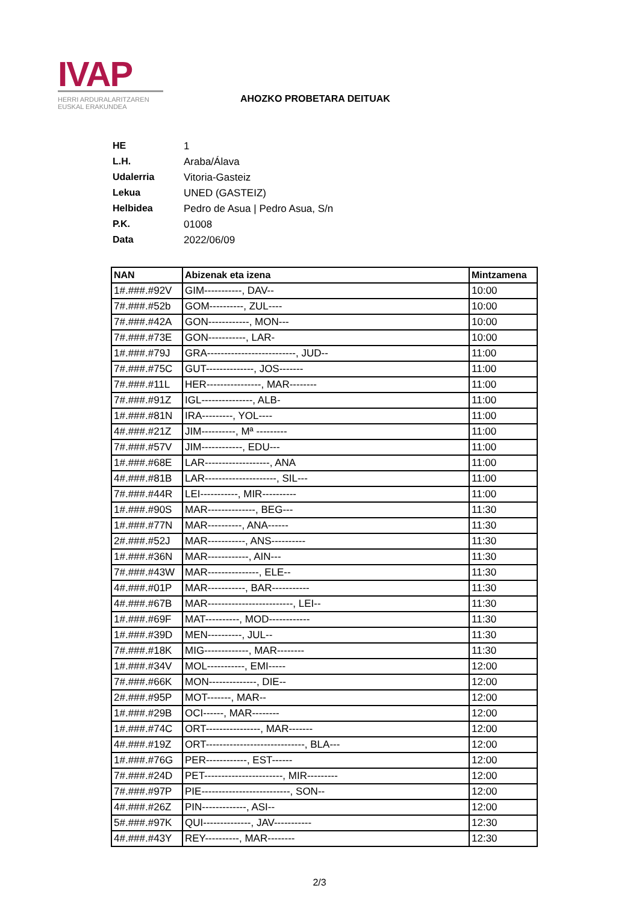IVAP
HERRI ARDURALARITZAREN
EUSKAL ERAKUNDEA
AHOZKO PROBETARA DEITUAK
HE 1
L.H. Araba/Álava
Udalerria Vitoria-Gasteiz
Lekua UNED (GASTEIZ)
Helbidea Pedro de Asua | Pedro Asua, S/n
P.K. 01008
Data 2022/06/09
| NAN | Abizenak eta izena | Mintzamena |
| --- | --- | --- |
| 1#.###.#92V | GIM-----------, DAV-- | 10:00 |
| 7#.###.#52b | GOM----------, ZUL---- | 10:00 |
| 7#.###.#42A | GON------------, MON--- | 10:00 |
| 7#.###.#73E | GON-----------, LAR- | 10:00 |
| 1#.###.#79J | GRA--------------------------, JUD-- | 11:00 |
| 7#.###.#75C | GUT--------------, JOS------- | 11:00 |
| 7#.###.#11L | HER----------------, MAR-------- | 11:00 |
| 7#.###.#91Z | IGL---------------, ALB- | 11:00 |
| 1#.###.#81N | IRA---------, YOL---- | 11:00 |
| 4#.###.#21Z | JIM----------, Mª --------- | 11:00 |
| 7#.###.#57V | JIM------------, EDU--- | 11:00 |
| 1#.###.#68E | LAR-------------------, ANA | 11:00 |
| 4#.###.#81B | LAR---------------------, SIL--- | 11:00 |
| 7#.###.#44R | LEI-----------, MIR---------- | 11:00 |
| 1#.###.#90S | MAR--------------, BEG--- | 11:30 |
| 1#.###.#77N | MAR----------, ANA------ | 11:30 |
| 2#.###.#52J | MAR-----------, ANS---------- | 11:30 |
| 1#.###.#36N | MAR------------, AIN--- | 11:30 |
| 7#.###.#43W | MAR---------------, ELE-- | 11:30 |
| 4#.###.#01P | MAR-----------, BAR----------- | 11:30 |
| 4#.###.#67B | MAR-------------------------, LEI-- | 11:30 |
| 1#.###.#69F | MAT----------, MOD------------ | 11:30 |
| 1#.###.#39D | MEN----------, JUL-- | 11:30 |
| 7#.###.#18K | MIG-------------, MAR-------- | 11:30 |
| 1#.###.#34V | MOL-----------, EMI----- | 12:00 |
| 7#.###.#66K | MON--------------, DIE-- | 12:00 |
| 2#.###.#95P | MOT-------, MAR-- | 12:00 |
| 1#.###.#29B | OCI------, MAR-------- | 12:00 |
| 1#.###.#74C | ORT----------------, MAR------- | 12:00 |
| 4#.###.#19Z | ORT-----------------------------, BLA--- | 12:00 |
| 1#.###.#76G | PER------------, EST------ | 12:00 |
| 7#.###.#24D | PET-----------------------, MIR--------- | 12:00 |
| 7#.###.#97P | PIE--------------------------, SON-- | 12:00 |
| 4#.###.#26Z | PIN-------------, ASI-- | 12:00 |
| 5#.###.#97K | QUI--------------, JAV----------- | 12:30 |
| 4#.###.#43Y | REY----------, MAR-------- | 12:30 |
2/3